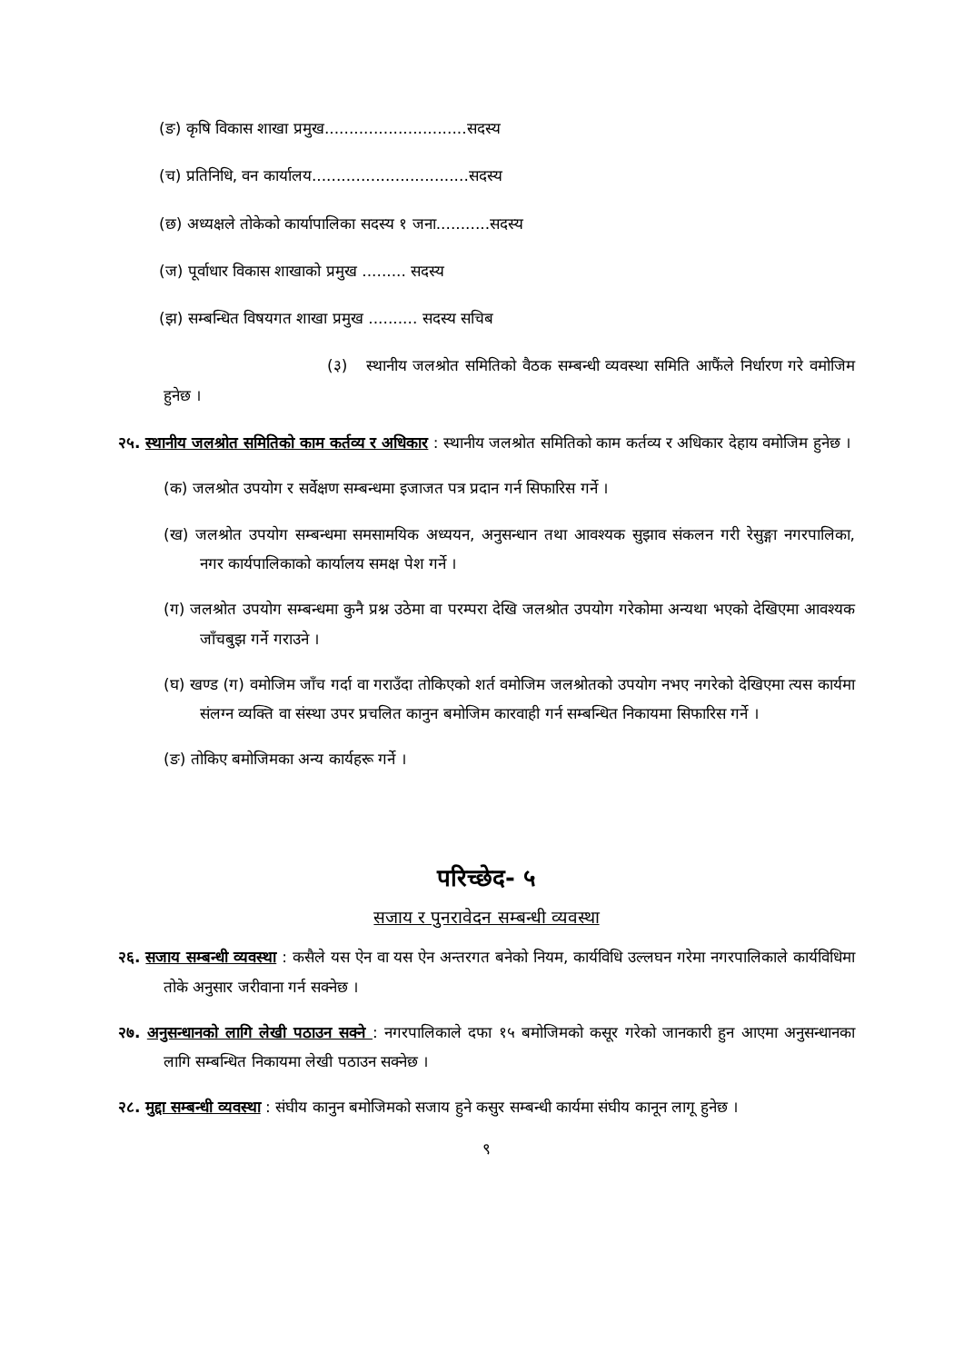(ङ) कृषि विकास शाखा प्रमुख.............................सदस्य
(च) प्रतिनिधि, वन कार्यालय................................सदस्य
(छ) अध्यक्षले तोकेको कार्यापालिका सदस्य १ जना...........सदस्य
(ज) पूर्वाधार विकास शाखाको प्रमुख ......... सदस्य
(झ) सम्बन्धित विषयगत शाखा प्रमुख .......... सदस्य सचिब
(३) स्थानीय जलश्रोत समितिको वैठक सम्बन्धी व्यवस्था समिति आफैंले निर्धारण गरे वमोजिम हुनेछ ।
२५. स्थानीय जलश्रोत समितिको काम कर्तव्य र अधिकार : स्थानीय जलश्रोत समितिको काम कर्तव्य र अधिकार देहाय वमोजिम हुनेछ ।
(क) जलश्रोत उपयोग र सर्वेक्षण सम्बन्धमा इजाजत पत्र प्रदान गर्न सिफारिस गर्ने ।
(ख) जलश्रोत उपयोग सम्बन्धमा समसामयिक अध्ययन, अनुसन्धान तथा आवश्यक सुझाव संकलन गरी रेसुङ्गा नगरपालिका, नगर कार्यपालिकाको कार्यालय समक्ष पेश गर्ने ।
(ग) जलश्रोत उपयोग सम्बन्धमा कुनै प्रश्न उठेमा वा परम्परा देखि जलश्रोत उपयोग गरेकोमा अन्यथा भएको देखिएमा आवश्यक जाँचबुझ गर्ने गराउने ।
(घ) खण्ड (ग) वमोजिम जाँच गर्दा वा गराउँदा तोकिएको शर्त वमोजिम जलश्रोतको उपयोग नभए नगरेको देखिएमा त्यस कार्यमा संलग्न व्यक्ति वा संस्था उपर प्रचलित कानुन बमोजिम कारवाही गर्न सम्बन्धित निकायमा सिफारिस गर्ने ।
(ङ) तोकिए बमोजिमका अन्य कार्यहरू गर्ने ।
परिच्छेद- ५
सजाय र पुनरावेदन सम्बन्धी व्यवस्था
२६. सजाय सम्बन्धी व्यवस्था : कसैले यस ऐन वा यस ऐन अन्तरगत बनेको नियम, कार्यविधि उल्लघन गरेमा नगरपालिकाले कार्यविधिमा तोके अनुसार जरीवाना गर्न सक्नेछ ।
२७. अनुसन्धानको लागि लेखी पठाउन सक्ने : नगरपालिकाले दफा १५ बमोजिमको कसूर गरेको जानकारी हुन आएमा अनुसन्धानका लागि सम्बन्धित निकायमा लेखी पठाउन सक्नेछ ।
२८. मुद्दा सम्बन्धी व्यवस्था : संघीय कानुन बमोजिमको सजाय हुने कसुर सम्बन्धी कार्यमा संघीय कानून लागू हुनेछ ।
९